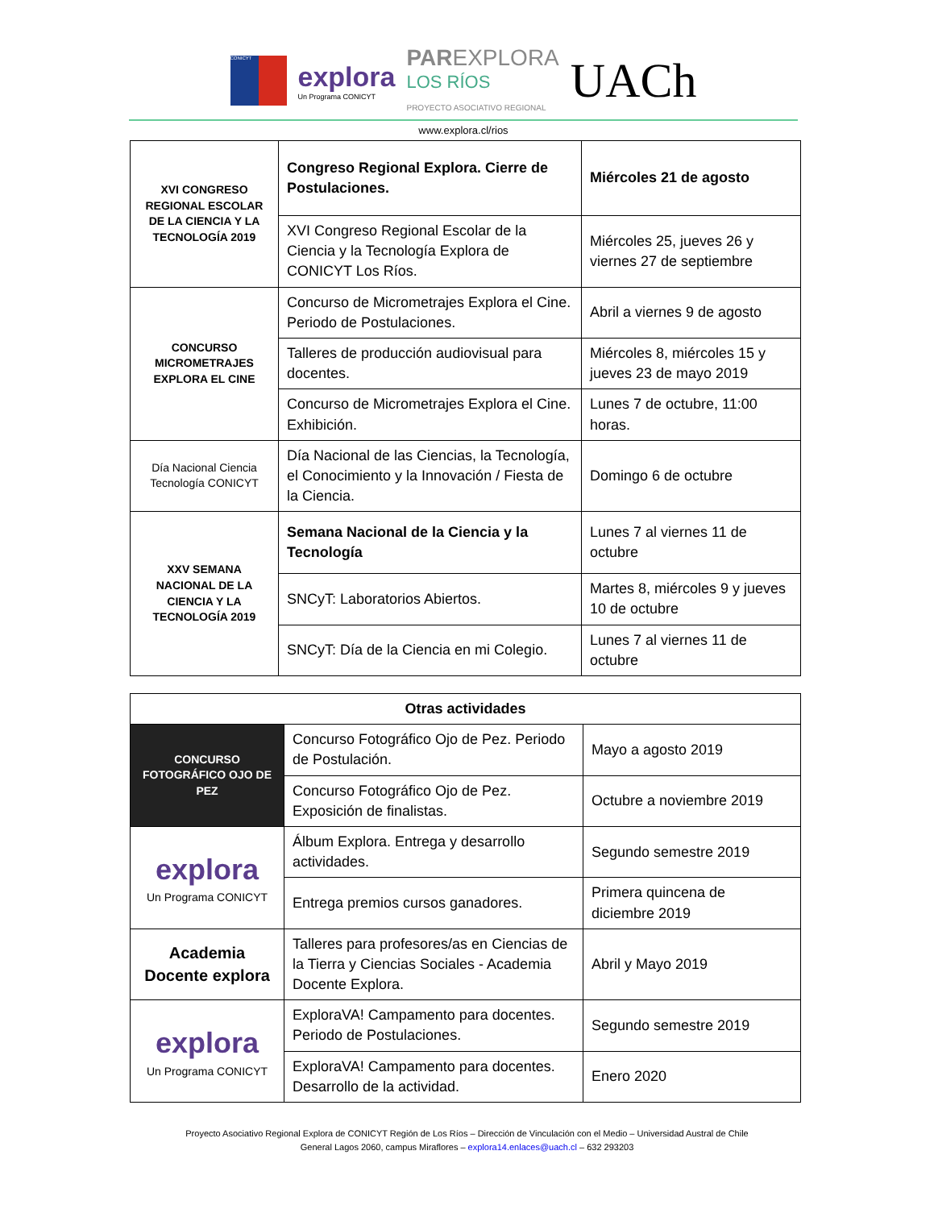CONICYT
explora
Un Programa CONICYT
PAREXPLORA
LOS RÍOS
PROYECTO ASOCIATIVO REGIONAL
UACh
www.explora.cl/rios
| XVI CONGRESO REGIONAL ESCOLAR DE LA CIENCIA Y LA TECNOLOGÍA 2019 | Congreso Regional Explora. Cierre de Postulaciones. | Miércoles 21 de agosto |
| | XVI Congreso Regional Escolar de la Ciencia y la Tecnología Explora de CONICYT Los Ríos. | Miércoles 25, jueves 26 y viernes 27 de septiembre |
| CONCURSO MICROMETRAJES EXPLORA EL CINE | Concurso de Micrometrajes Explora el Cine. Periodo de Postulaciones. | Abril a viernes 9 de agosto |
| | Talleres de producción audiovisual para docentes. | Miércoles 8, miércoles 15 y jueves 23 de mayo 2019 |
| | Concurso de Micrometrajes Explora el Cine. Exhibición. | Lunes 7 de octubre, 11:00 horas. |
| Día Nacional Ciencia Tecnología CONICYT | Día Nacional de las Ciencias, la Tecnología, el Conocimiento y la Innovación / Fiesta de la Ciencia. | Domingo 6 de octubre |
| XXV SEMANA NACIONAL DE LA CIENCIA Y LA TECNOLOGÍA 2019 | Semana Nacional de la Ciencia y la Tecnología | Lunes 7 al viernes 11 de octubre |
| | SNCyT: Laboratorios Abiertos. | Martes 8, miércoles 9 y jueves 10 de octubre |
| | SNCyT: Día de la Ciencia en mi Colegio. | Lunes 7 al viernes 11 de octubre |
| Otras actividades | | |
| --- | --- | --- |
| CONCURSO FOTOGRÁFICO OJO DE PEZ | Concurso Fotográfico Ojo de Pez. Periodo de Postulación. | Mayo a agosto 2019 |
| | Concurso Fotográfico Ojo de Pez. Exposición de finalistas. | Octubre a noviembre 2019 |
| explora Un Programa CONICYT | Álbum Explora. Entrega y desarrollo actividades. | Segundo semestre 2019 |
| | Entrega premios cursos ganadores. | Primera quincena de diciembre 2019 |
| Academia Docente explora | Talleres para profesores/as en Ciencias de la Tierra y Ciencias Sociales - Academia Docente Explora. | Abril y Mayo 2019 |
| explora Un Programa CONICYT | ExploraVA! Campamento para docentes. Periodo de Postulaciones. | Segundo semestre 2019 |
| | ExploraVA! Campamento para docentes. Desarrollo de la actividad. | Enero 2020 |
Proyecto Asociativo Regional Explora de CONICYT Región de Los Ríos – Dirección de Vinculación con el Medio – Universidad Austral de Chile
General Lagos 2060, campus Miraflores – explora14.enlaces@uach.cl – 632 293203